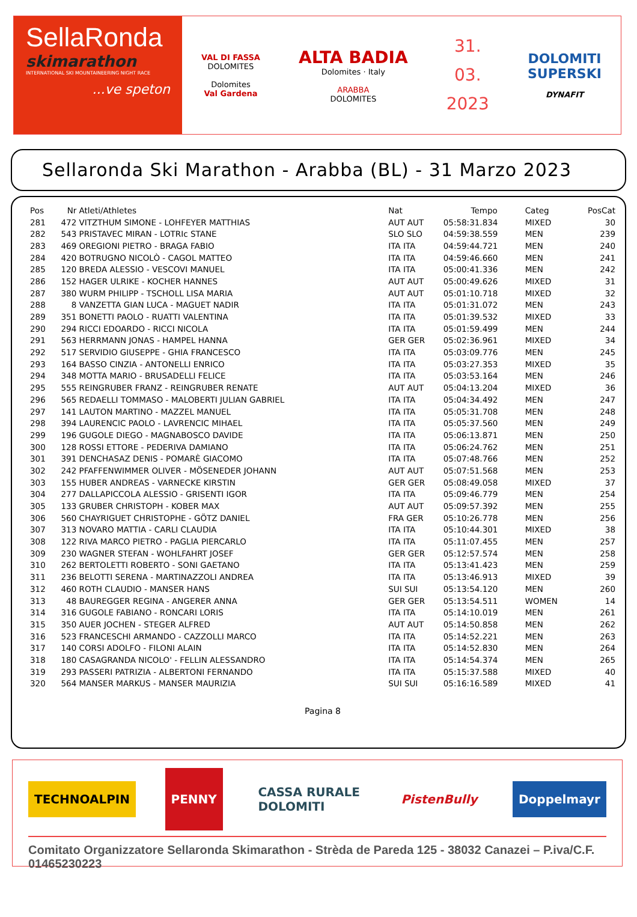SellaRonda
skimarathon
INTERNATIONAL SKI MOUNTAINEERING NIGHT RACE
...ve speton
VAL DI FASSA
DOLOMITES
Dolomites
Val Gardena
ALTA BADIA
Dolomites · Italy
ARABBA
DOLOMITES
31.
03.
2023
DOLOMITI
SUPERSKI
DYNAFIT
Sellaronda Ski Marathon - Arabba (BL) - 31 Marzo 2023
| Pos | Nr | Atleti/Athletes | Nat | Tempo | Categ | PosCat |
| --- | --- | --- | --- | --- | --- | --- |
| 281 | 472 | VITZTHUM SIMONE - LOHFEYER MATTHIAS | AUT AUT | 05:58:31.834 | MIXED | 30 |
| 282 | 543 | PRISTAVEC MIRAN - LOTRIc STANE | SLO SLO | 04:59:38.559 | MEN | 239 |
| 283 | 469 | OREGIONI PIETRO - BRAGA FABIO | ITA ITA | 04:59:44.721 | MEN | 240 |
| 284 | 420 | BOTRUGNO NICOLÒ - CAGOL MATTEO | ITA ITA | 04:59:46.660 | MEN | 241 |
| 285 | 120 | BREDA ALESSIO - VESCOVI MANUEL | ITA ITA | 05:00:41.336 | MEN | 242 |
| 286 | 152 | HAGER ULRIKE - KOCHER HANNES | AUT AUT | 05:00:49.626 | MIXED | 31 |
| 287 | 380 | WURM PHILIPP - TSCHOLL LISA MARIA | AUT AUT | 05:01:10.718 | MIXED | 32 |
| 288 | 8 | VANZETTA GIAN LUCA - MAGUET NADIR | ITA ITA | 05:01:31.072 | MEN | 243 |
| 289 | 351 | BONETTI PAOLO - RUATTI VALENTINA | ITA ITA | 05:01:39.532 | MIXED | 33 |
| 290 | 294 | RICCI EDOARDO - RICCI NICOLA | ITA ITA | 05:01:59.499 | MEN | 244 |
| 291 | 563 | HERRMANN JONAS - HAMPEL HANNA | GER GER | 05:02:36.961 | MIXED | 34 |
| 292 | 517 | SERVIDIO GIUSEPPE - GHIA FRANCESCO | ITA ITA | 05:03:09.776 | MEN | 245 |
| 293 | 164 | BASSO CINZIA - ANTONELLI ENRICO | ITA ITA | 05:03:27.353 | MIXED | 35 |
| 294 | 348 | MOTTA MARIO - BRUSADELLI FELICE | ITA ITA | 05:03:53.164 | MEN | 246 |
| 295 | 555 | REINGRUBER FRANZ - REINGRUBER RENATE | AUT AUT | 05:04:13.204 | MIXED | 36 |
| 296 | 565 | REDAELLI TOMMASO - MALOBERTI JULIAN GABRIEL | ITA ITA | 05:04:34.492 | MEN | 247 |
| 297 | 141 | LAUTON MARTINO - MAZZEL MANUEL | ITA ITA | 05:05:31.708 | MEN | 248 |
| 298 | 394 | LAURENCIC PAOLO - LAVRENCIC MIHAEL | ITA ITA | 05:05:37.560 | MEN | 249 |
| 299 | 196 | GUGOLE DIEGO - MAGNABOSCO DAVIDE | ITA ITA | 05:06:13.871 | MEN | 250 |
| 300 | 128 | ROSSI ETTORE - PEDERIVA DAMIANO | ITA ITA | 05:06:24.762 | MEN | 251 |
| 301 | 391 | DENCHASAZ DENIS - POMARÈ GIACOMO | ITA ITA | 05:07:48.766 | MEN | 252 |
| 302 | 242 | PFAFFENWIMMER OLIVER - MÖSENEDER JOHANN | AUT AUT | 05:07:51.568 | MEN | 253 |
| 303 | 155 | HUBER ANDREAS - VARNECKE KIRSTIN | GER GER | 05:08:49.058 | MIXED | 37 |
| 304 | 277 | DALLAPICCOLA ALESSIO - GRISENTI IGOR | ITA ITA | 05:09:46.779 | MEN | 254 |
| 305 | 133 | GRUBER CHRISTOPH - KOBER MAX | AUT AUT | 05:09:57.392 | MEN | 255 |
| 306 | 560 | CHAYRIGUET CHRISTOPHE - GÖTZ DANIEL | FRA GER | 05:10:26.778 | MEN | 256 |
| 307 | 313 | NOVARO MATTIA - CARLI CLAUDIA | ITA ITA | 05:10:44.301 | MIXED | 38 |
| 308 | 122 | RIVA MARCO PIETRO - PAGLIA PIERCARLO | ITA ITA | 05:11:07.455 | MEN | 257 |
| 309 | 230 | WAGNER STEFAN - WOHLFAHRT JOSEF | GER GER | 05:12:57.574 | MEN | 258 |
| 310 | 262 | BERTOLETTI ROBERTO - SONI GAETANO | ITA ITA | 05:13:41.423 | MEN | 259 |
| 311 | 236 | BELOTTI SERENA - MARTINAZZOLI ANDREA | ITA ITA | 05:13:46.913 | MIXED | 39 |
| 312 | 460 | ROTH CLAUDIO - MANSER HANS | SUI SUI | 05:13:54.120 | MEN | 260 |
| 313 | 48 | BAUREGGER REGINA - ANGERER ANNA | GER GER | 05:13:54.511 | WOMEN | 14 |
| 314 | 316 | GUGOLE FABIANO - RONCARI LORIS | ITA ITA | 05:14:10.019 | MEN | 261 |
| 315 | 350 | AUER JOCHEN - STEGER ALFRED | AUT AUT | 05:14:50.858 | MEN | 262 |
| 316 | 523 | FRANCESCHI ARMANDO - CAZZOLLI MARCO | ITA ITA | 05:14:52.221 | MEN | 263 |
| 317 | 140 | CORSI ADOLFO - FILONI ALAIN | ITA ITA | 05:14:52.830 | MEN | 264 |
| 318 | 180 | CASAGRANDA NICOLO' - FELLIN ALESSANDRO | ITA ITA | 05:14:54.374 | MEN | 265 |
| 319 | 293 | PASSERI PATRIZIA - ALBERTONI FERNANDO | ITA ITA | 05:15:37.588 | MIXED | 40 |
| 320 | 564 | MANSER MARKUS - MANSER MAURIZIA | SUI SUI | 05:16:16.589 | MIXED | 41 |
Pagina 8
TECHNOALPIN
PENNY
CASSA RURALE
DOLOMITI
PistenBully Doppelmayr
Comitato Organizzatore Sellaronda Skimarathon - Strèda de Pareda 125 - 38032 Canazei – P.iva/C.F. 01465230223